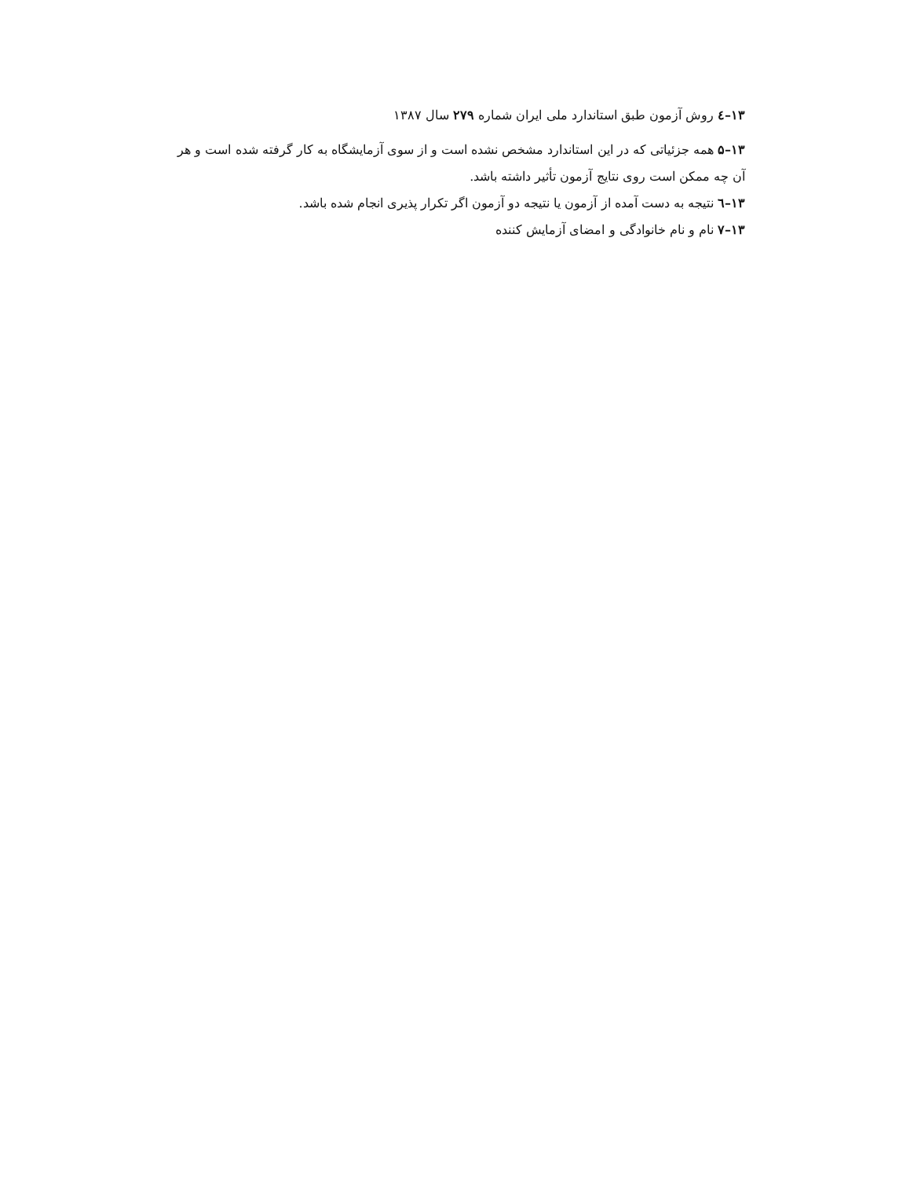۱۳–٤ روش آزمون طبق استاندارد ملی ایران شماره ۲۷۹ سال ۱۳۸۷
۱۳–۵ همه جزئیاتی که در این استاندارد مشخص نشده است و از سوی آزمایشگاه به کار گرفته شده است و هر آن چه ممکن است روی نتایج آزمون تأثیر داشته باشد.
۱۳–٦ نتیجه به دست آمده از آزمون یا نتیجه دو آزمون اگر تکرار پذیری انجام شده باشد.
۱۳–۷ نام و نام خانوادگی و امضای آزمایش کننده